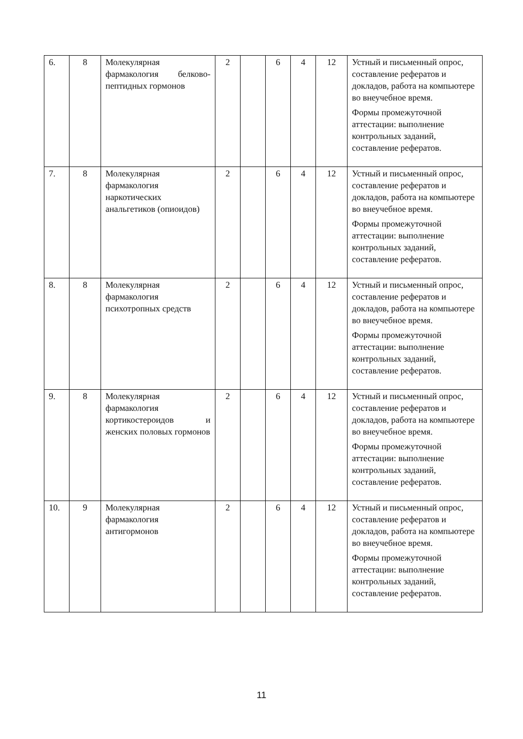| 6. | 8 | Молекулярная фармакология белково-пептидных гормонов | 2 | | 6 | 4 | 12 | Устный и письменный опрос, составление рефератов и докладов, работа на компьютере во внеучебное время. Формы промежуточной аттестации: выполнение контрольных заданий, составление рефератов. |
| 7. | 8 | Молекулярная фармакология наркотических анальгетиков (опиоидов) | 2 | | 6 | 4 | 12 | Устный и письменный опрос, составление рефератов и докладов, работа на компьютере во внеучебное время. Формы промежуточной аттестации: выполнение контрольных заданий, составление рефератов. |
| 8. | 8 | Молекулярная фармакология психотропных средств | 2 | | 6 | 4 | 12 | Устный и письменный опрос, составление рефератов и докладов, работа на компьютере во внеучебное время. Формы промежуточной аттестации: выполнение контрольных заданий, составление рефератов. |
| 9. | 8 | Молекулярная фармакология кортикостероидов и женских половых гормонов | 2 | | 6 | 4 | 12 | Устный и письменный опрос, составление рефератов и докладов, работа на компьютере во внеучебное время. Формы промежуточной аттестации: выполнение контрольных заданий, составление рефератов. |
| 10. | 9 | Молекулярная фармакология антигормонов | 2 | | 6 | 4 | 12 | Устный и письменный опрос, составление рефератов и докладов, работа на компьютере во внеучебное время. Формы промежуточной аттестации: выполнение контрольных заданий, составление рефератов. |
11